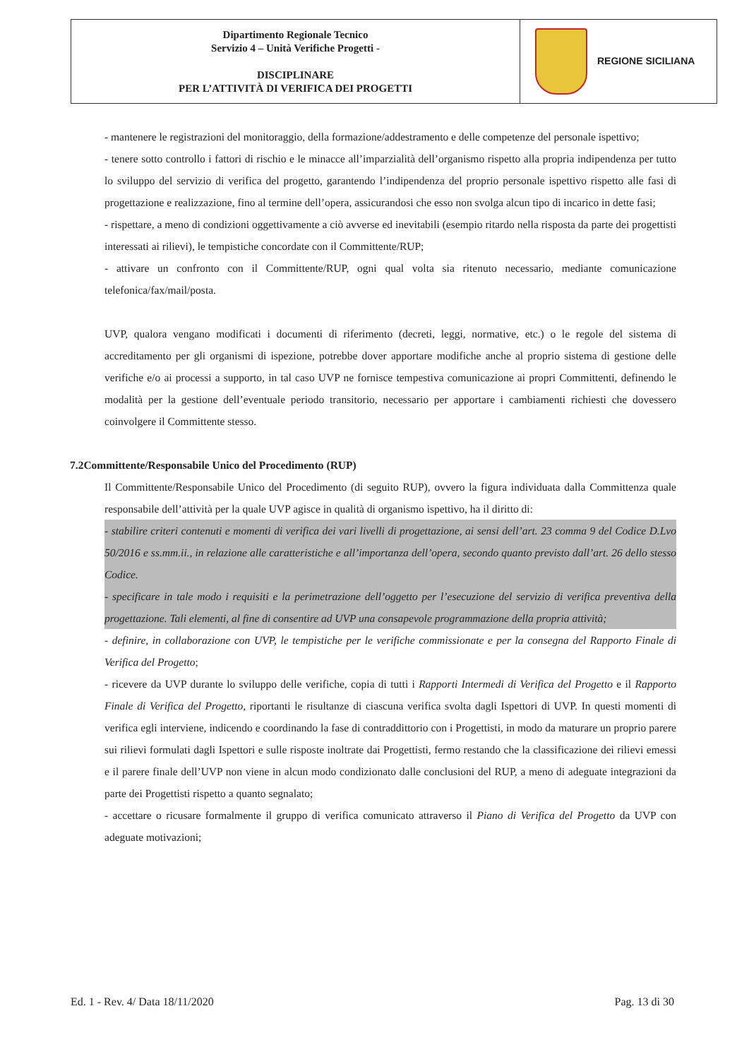| Dipartimento Regionale Tecnico Servizio 4 – Unità Verifiche Progetti - DISCIPLINARE PER L’ATTIVITÀ DI VERIFICA DEI PROGETTI | REGIONE SICILIANA |
- mantenere le registrazioni del monitoraggio, della formazione/addestramento e delle competenze del personale ispettivo;
- tenere sotto controllo i fattori di rischio e le minacce all’imparzialità dell’organismo rispetto alla propria indipendenza per tutto lo sviluppo del servizio di verifica del progetto, garantendo l’indipendenza del proprio personale ispettivo rispetto alle fasi di progettazione e realizzazione, fino al termine dell’opera, assicurandosi che esso non svolga alcun tipo di incarico in dette fasi;
- rispettare, a meno di condizioni oggettivamente a ciò avverse ed inevitabili (esempio ritardo nella risposta da parte dei progettisti interessati ai rilievi), le tempistiche concordate con il Committente/RUP;
- attivare un confronto con il Committente/RUP, ogni qual volta sia ritenuto necessario, mediante comunicazione telefonica/fax/mail/posta.
UVP, qualora vengano modificati i documenti di riferimento (decreti, leggi, normative, etc.) o le regole del sistema di accreditamento per gli organismi di ispezione, potrebbe dover apportare modifiche anche al proprio sistema di gestione delle verifiche e/o ai processi a supporto, in tal caso UVP ne fornisce tempestiva comunicazione ai propri Committenti, definendo le modalità per la gestione dell’eventuale periodo transitorio, necessario per apportare i cambiamenti richiesti che dovessero coinvolgere il Committente stesso.
7.2Committente/Responsabile Unico del Procedimento (RUP)
Il Committente/Responsabile Unico del Procedimento (di seguito RUP), ovvero la figura individuata dalla Committenza quale responsabile dell’attività per la quale UVP agisce in qualità di organismo ispettivo, ha il diritto di:
- stabilire criteri contenuti e momenti di verifica dei vari livelli di progettazione, ai sensi dell’art. 23 comma 9 del Codice D.Lvo 50/2016 e ss.mm.ii., in relazione alle caratteristiche e all’importanza dell’opera, secondo quanto previsto dall’art. 26 dello stesso Codice.
- specificare in tale modo i requisiti e la perimetrazione dell’oggetto per l’esecuzione del servizio di verifica preventiva della progettazione. Tali elementi, al fine di consentire ad UVP una consapevole programmazione della propria attività;
- definire, in collaborazione con UVP, le tempistiche per le verifiche commissionate e per la consegna del Rapporto Finale di Verifica del Progetto;
- ricevere da UVP durante lo sviluppo delle verifiche, copia di tutti i Rapporti Intermedi di Verifica del Progetto e il Rapporto Finale di Verifica del Progetto, riportanti le risultanze di ciascuna verifica svolta dagli Ispettori di UVP. In questi momenti di verifica egli interviene, indicendo e coordinando la fase di contraddittorio con i Progettisti, in modo da maturare un proprio parere sui rilievi formulati dagli Ispettori e sulle risposte inoltrate dai Progettisti, fermo restando che la classificazione dei rilievi emessi e il parere finale dell’UVP non viene in alcun modo condizionato dalle conclusioni del RUP, a meno di adeguate integrazioni da parte dei Progettisti rispetto a quanto segnalato;
- accettare o ricusare formalmente il gruppo di verifica comunicato attraverso il Piano di Verifica del Progetto da UVP con adeguate motivazioni;
Ed. 1 - Rev. 4/ Data 18/11/2020 Pag. 13 di 30